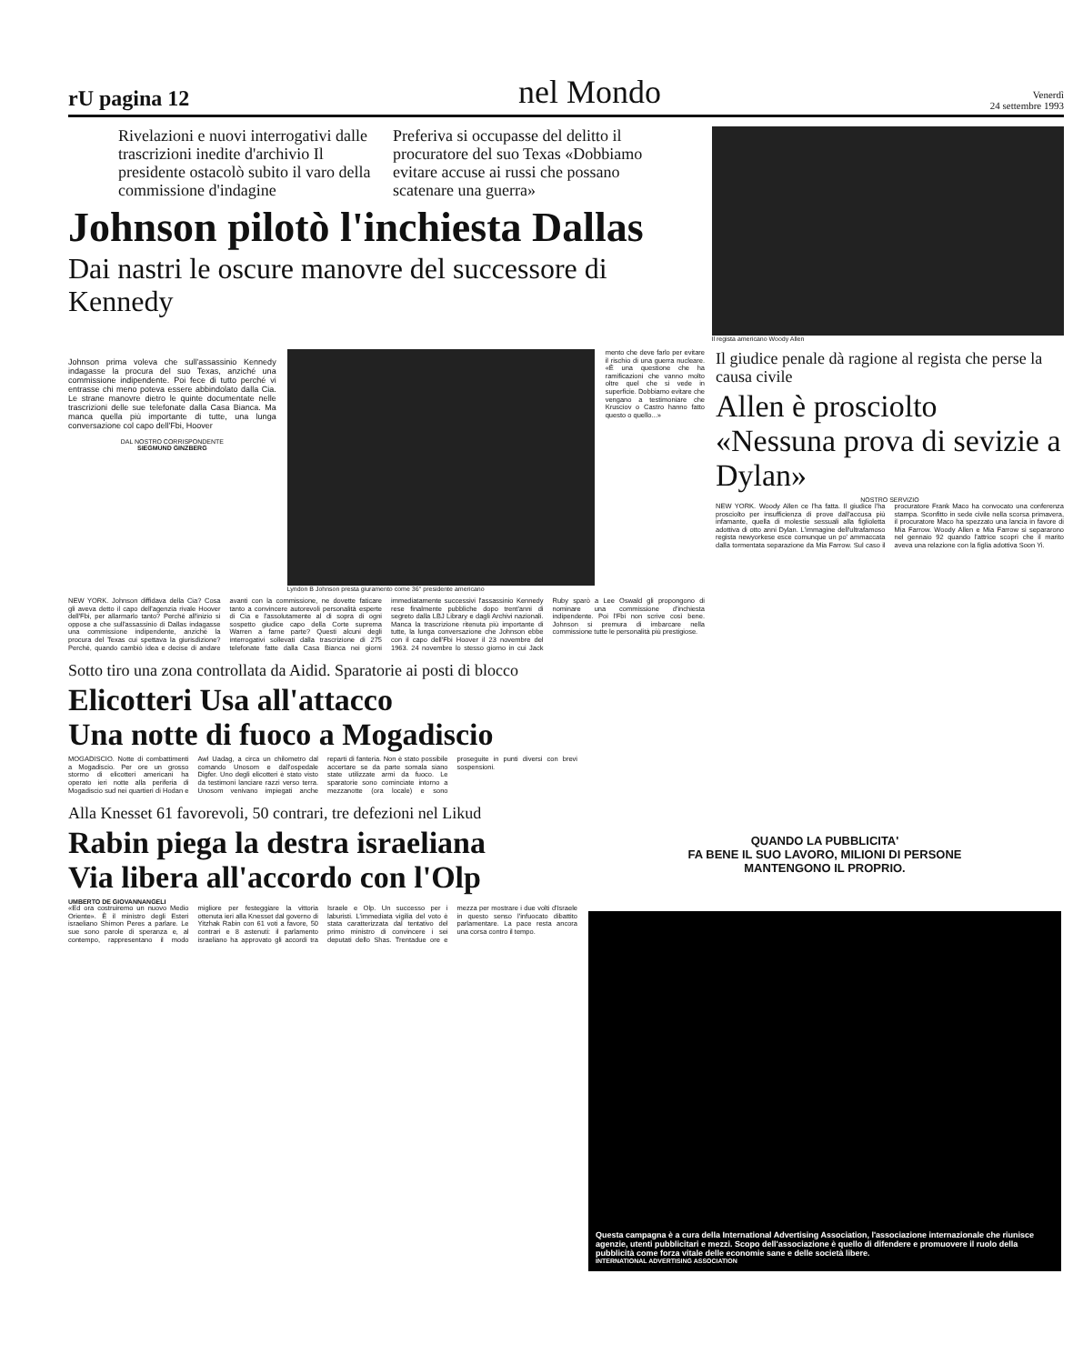rU pagina 12 nel Mondo Venerdì
24 settembre 1993
Rivelazioni e nuovi interrogativi dalle trascrizioni inedite d'archivio Il presidente ostacolò subito il varo della commissione d'indagine
Preferiva si occupasse del delitto il procuratore del suo Texas «Dobbiamo evitare accuse ai russi che possano scatenare una guerra»
Johnson pilotò l'inchiesta Dallas
Dai nastri le oscure manovre del successore di Kennedy
Il regista americano Woody Allen
Johnson prima voleva che sull'assassinio Kennedy indagasse la procura del suo Texas, anziché una commissione indipendente. Poi fece di tutto perché vi entrasse chi meno poteva essere abbindolato dalla Cia. Le strane manovre dietro le quinte documentate nelle trascrizioni delle sue telefonate dalla Casa Bianca. Ma manca quella più importante di tutte, una lunga conversazione col capo dell'Fbi, Hoover
DAL NOSTRO CORRISPONDENTE
SIEGMUND GINZBERG
Lyndon B Johnson presta giuramento come 36° presidente americano
mento che deve farlo per evitare il rischio di una guerra nucleare. «È una questione che ha ramificazioni che vanno molto oltre quel che si vede in superficie. Dobbiamo evitare che vengano a testimoniare che Krusciov o Castro hanno fatto questo o quello...»
NEW YORK. Johnson diffidava della Cia? Cosa gli aveva detto il capo dell'agenzia rivale Hoover dell'Fbi, per allarmarlo tanto? Perché all'inizio si oppose a che sull'assassinio di Dallas indagasse una commissione indipendente, anziché la procura del Texas cui spettava la giurisdizione? Perché, quando cambiò idea e decise di andare avanti con la commissione, ne dovette faticare tanto a convincere autorevoli personalità esperte di Cia e l'assolutamente al di sopra di ogni sospetto giudice capo della Corte suprema Warren a farne parte? Questi alcuni degli interrogativi sollevati dalla trascrizione di 275 telefonate fatte dalla Casa Bianca nei giorni immediatamente successivi l'assassinio Kennedy rese finalmente pubbliche dopo trent'anni di segreto dalla LBJ Library e dagli Archivi nazionali. Manca la trascrizione ritenuta più importante di tutte, la lunga conversazione che Johnson ebbe con il capo dell'Fbi Hoover il 23 novembre del 1963. 24 novembre lo stesso giorno in cui Jack Ruby sparò a Lee Oswald gli propongono di nominare una commissione d'inchiesta indipendente. Poi l'Fbi non scrive così bene. Johnson si premura di imbarcare nella commissione tutte le personalità più prestigiose.
Il giudice penale dà ragione al regista che perse la causa civile
Allen è prosciolto «Nessuna prova di sevizie a Dylan»
NOSTRO SERVIZIO
NEW YORK. Woody Allen ce l'ha fatta. Il giudice l'ha prosciolto per insufficienza di prove dall'accusa più infamante, quella di molestie sessuali alla figlioletta adottiva di otto anni Dylan. L'immagine dell'ultrafamoso regista newyorkese esce comunque un po' ammaccata dalla tormentata separazione da Mia Farrow. Sul caso il procuratore Frank Maco ha convocato una conferenza stampa. Sconfitto in sede civile nella scorsa primavera, il procuratore Maco ha spezzato una lancia in favore di Mia Farrow. Woody Allen e Mia Farrow si separarono nel gennaio 92 quando l'attrice scoprì che il marito aveva una relazione con la figlia adottiva Soon Yi.
Sotto tiro una zona controllata da Aidid. Sparatorie ai posti di blocco
Elicotteri Usa all'attacco
Una notte di fuoco a Mogadiscio
MOGADISCIO. Notte di combattimenti a Mogadiscio. Per ore un grosso stormo di elicotteri americani ha operato ieri notte alla periferia di Mogadiscio sud nei quartieri di Hodan e Awl Uadag, a circa un chilometro dal comando Unosom e dall'ospedale Digfer. Uno degli elicotteri è stato visto da testimoni lanciare razzi verso terra. Unosom venivano impiegati anche reparti di fanteria. Non è stato possibile accertare se da parte somala siano state utilizzate armi da fuoco. Le sparatorie sono cominciate intorno a mezzanotte (ora locale) e sono proseguite in punti diversi con brevi sospensioni.
Alla Knesset 61 favorevoli, 50 contrari, tre defezioni nel Likud
Rabin piega la destra israeliana
Via libera all'accordo con l'Olp
UMBERTO DE GIOVANNANGELI
«Ed ora costruiremo un nuovo Medio Oriente». È il ministro degli Esteri israeliano Shimon Peres a parlare. Le sue sono parole di speranza e, al contempo, rappresentano il modo migliore per festeggiare la vittoria ottenuta ieri alla Knesset dal governo di Yitzhak Rabin con 61 voti a favore, 50 contrari e 8 astenuti: il parlamento israeliano ha approvato gli accordi tra Israele e Olp. Un successo per i laburisti. L'immediata vigilia del voto è stata caratterizzata dal tentativo del primo ministro di convincere i sei deputati dello Shas. Trentadue ore e mezza per mostrare i due volti d'Israele in questo senso l'infuocato dibattito parlamentare. La pace resta ancora una corsa contro il tempo.
QUANDO LA PUBBLICITA'
FA BENE IL SUO LAVORO, MILIONI DI PERSONE
MANTENGONO IL PROPRIO.
Questa campagna è a cura della International Advertising Association, l'associazione internazionale che riunisce agenzie, utenti pubblicitari e mezzi. Scopo dell'associazione è quello di difendere e promuovere il ruolo della pubblicità come forza vitale delle economie sane e delle società libere.
INTERNATIONAL ADVERTISING ASSOCIATION